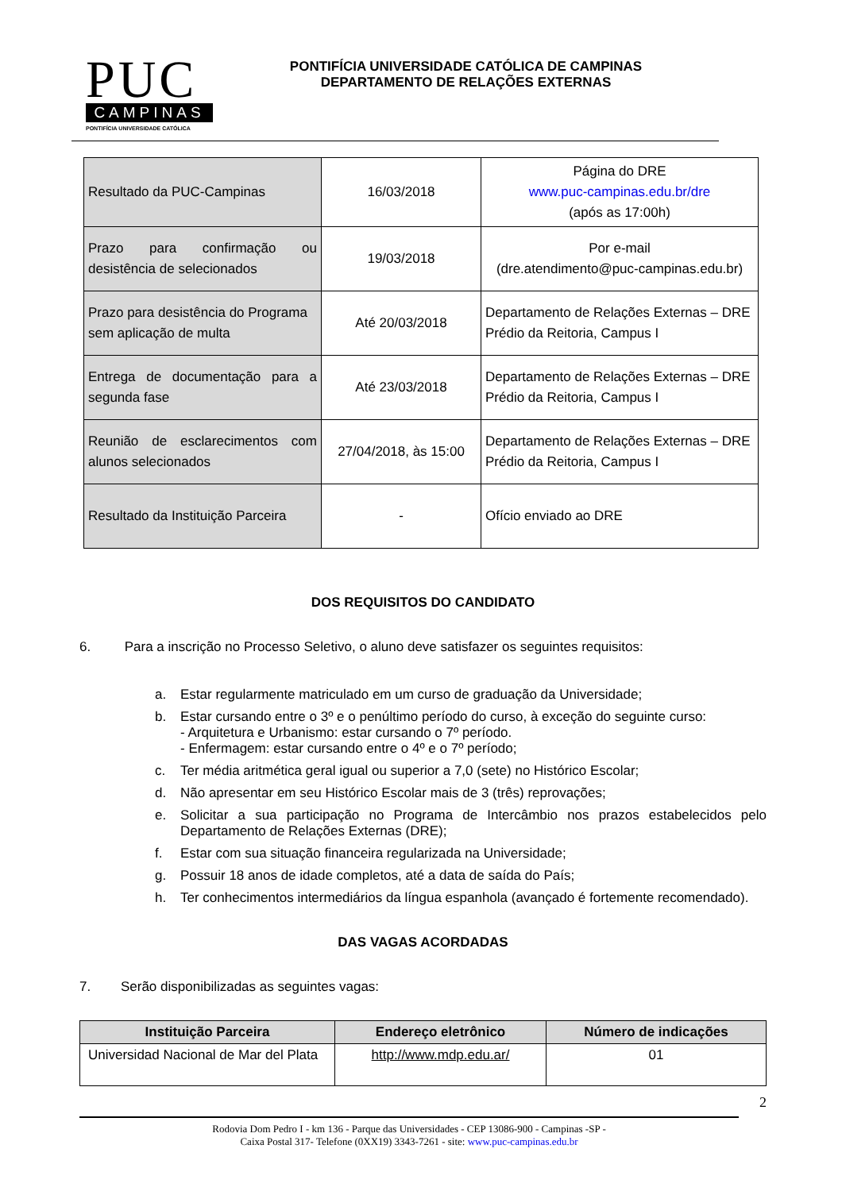PUC
CAMPINAS
PONTIFÍCIA UNIVERSIDADE CATÓLICA
PONTIFÍCIA UNIVERSIDADE CATÓLICA DE CAMPINAS
DEPARTAMENTO DE RELAÇÕES EXTERNAS
| Resultado da PUC-Campinas | 16/03/2018 | Página do DRE www.puc-campinas.edu.br/dre (após as 17:00h) |
| Prazo para confirmação ou desistência de selecionados | 19/03/2018 | Por e-mail (dre.atendimento@puc-campinas.edu.br) |
| Prazo para desistência do Programa sem aplicação de multa | Até 20/03/2018 | Departamento de Relações Externas – DRE Prédio da Reitoria, Campus I |
| Entrega de documentação para a segunda fase | Até 23/03/2018 | Departamento de Relações Externas – DRE Prédio da Reitoria, Campus I |
| Reunião de esclarecimentos com alunos selecionados | 27/04/2018, às 15:00 | Departamento de Relações Externas – DRE Prédio da Reitoria, Campus I |
| Resultado da Instituição Parceira | - | Ofício enviado ao DRE |
DOS REQUISITOS DO CANDIDATO
6. Para a inscrição no Processo Seletivo, o aluno deve satisfazer os seguintes requisitos:
a. Estar regularmente matriculado em um curso de graduação da Universidade;
b. Estar cursando entre o 3º e o penúltimo período do curso, à exceção do seguinte curso:
- Arquitetura e Urbanismo: estar cursando o 7º período.
- Enfermagem: estar cursando entre o 4º e o 7º período;
c. Ter média aritmética geral igual ou superior a 7,0 (sete) no Histórico Escolar;
d. Não apresentar em seu Histórico Escolar mais de 3 (três) reprovações;
e. Solicitar a sua participação no Programa de Intercâmbio nos prazos estabelecidos pelo Departamento de Relações Externas (DRE);
f. Estar com sua situação financeira regularizada na Universidade;
g. Possuir 18 anos de idade completos, até a data de saída do País;
h. Ter conhecimentos intermediários da língua espanhola (avançado é fortemente recomendado).
DAS VAGAS ACORDADAS
7. Serão disponibilizadas as seguintes vagas:
| Instituição Parceira | Endereço eletrônico | Número de indicações |
| --- | --- | --- |
| Universidad Nacional de Mar del Plata | http://www.mdp.edu.ar/ | 01 |
2
Rodovia Dom Pedro I - km 136 - Parque das Universidades - CEP 13086-900 - Campinas -SP -
Caixa Postal 317- Telefone (0XX19) 3343-7261 - site: www.puc-campinas.edu.br